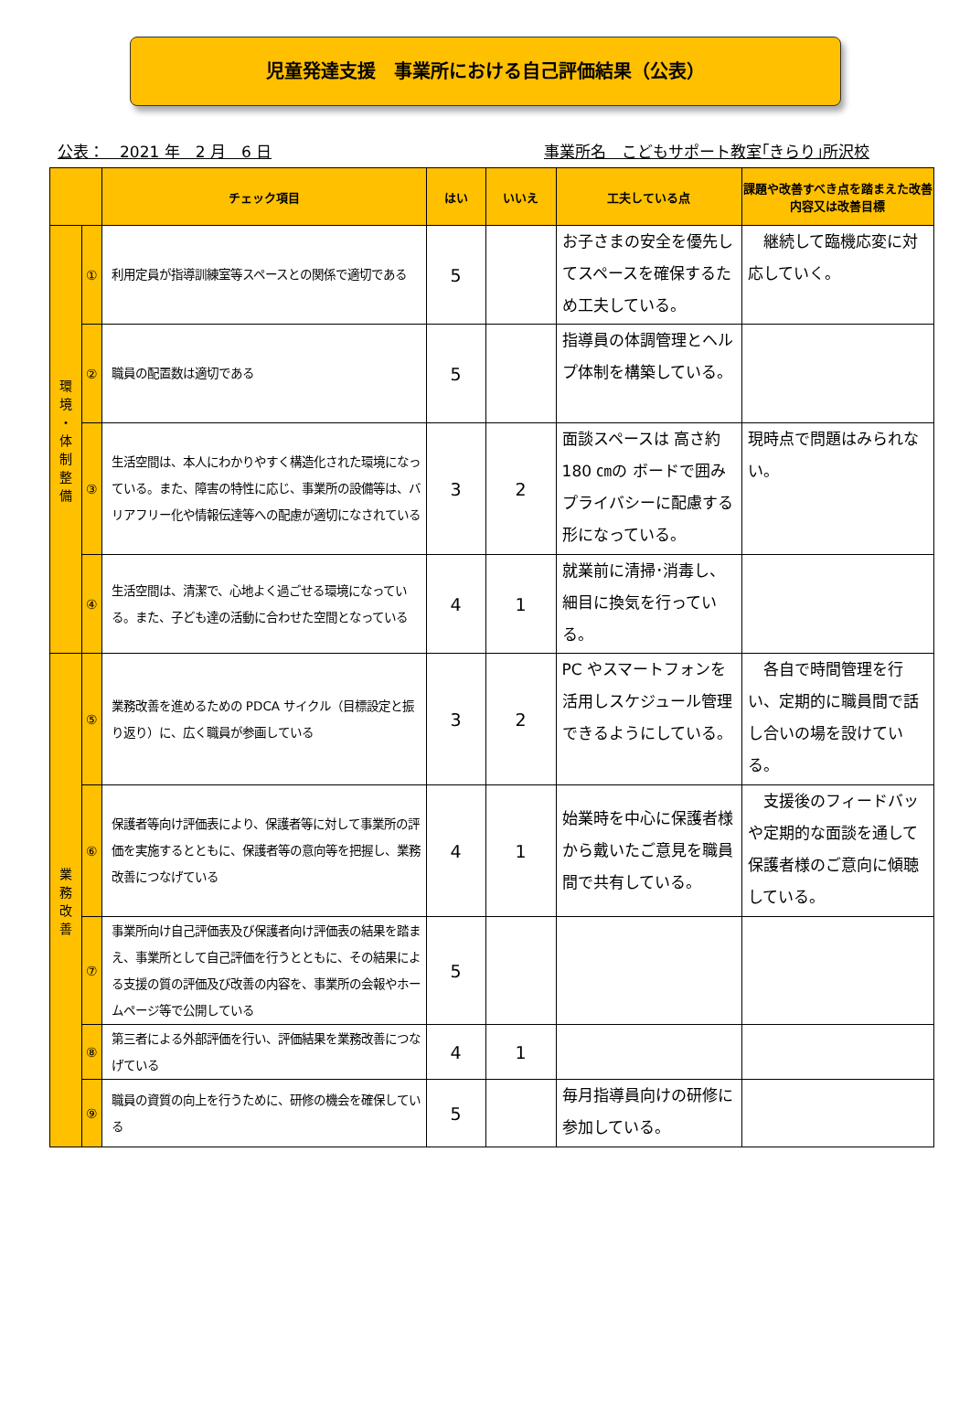児童発達支援　事業所における自己評価結果（公表）
公表：　2021 年　2 月　6 日 事業所名　こどもサポート教室｢きらり｣所沢校
| | | チェック項目 | はい | いいえ | 工夫している点 | 課題や改善すべき点を踏まえた改善内容又は改善目標 |
| --- | --- | --- | --- | --- | --- | --- |
| 環 境 ・ 体 制 整 備 | ① | 利用定員が指導訓練室等スペースとの関係で適切である | 5 | | お子さまの安全を優先してスペースを確保するため工夫している。 | 継続して臨機応変に対応していく。 |
| | ② | 職員の配置数は適切である | 5 | | 指導員の体調管理とヘルプ体制を構築している。 | |
| | ③ | 生活空間は、本人にわかりやすく構造化された環境になっている。また、障害の特性に応じ、事業所の設備等は、バリアフリー化や情報伝達等への配慮が適切になされている | 3 | 2 | 面談スペースは 高さ約 180 ㎝の ボードで囲みプライバシーに配慮する形になっている。 | 現時点で問題はみられない。 |
| | ④ | 生活空間は、清潔で、心地よく過ごせる環境になっている。また、子ども達の活動に合わせた空間となっている | 4 | 1 | 就業前に清掃･消毒し、細目に換気を行っている。 | |
| 業 務 改 善 | ⑤ | 業務改善を進めるための PDCA サイクル（目標設定と振り返り）に、広く職員が参画している | 3 | 2 | PC やスマートフォンを活用しスケジュール管理できるようにしている。 | 各自で時間管理を行い、定期的に職員間で話し合いの場を設けている。 |
| | ⑥ | 保護者等向け評価表により、保護者等に対して事業所の評価を実施するとともに、保護者等の意向等を把握し、業務改善につなげている | 4 | 1 | 始業時を中心に保護者様から戴いたご意見を職員間で共有している。 | 支援後のフィードバッや定期的な面談を通して保護者様のご意向に傾聴している。 |
| | ⑦ | 事業所向け自己評価表及び保護者向け評価表の結果を踏まえ、事業所として自己評価を行うとともに、その結果による支援の質の評価及び改善の内容を、事業所の会報やホームページ等で公開している | 5 | | | |
| | ⑧ | 第三者による外部評価を行い、評価結果を業務改善につなげている | 4 | 1 | | |
| | ⑨ | 職員の資質の向上を行うために、研修の機会を確保している | 5 | | 毎月指導員向けの研修に参加している。 | |